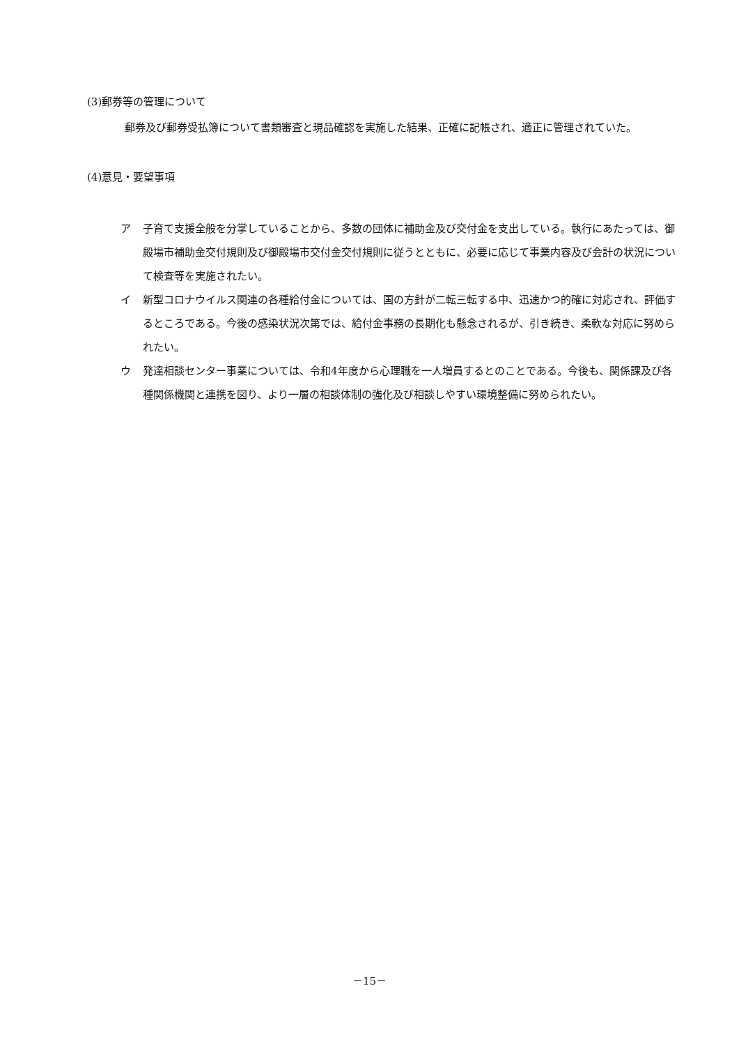(3)郵券等の管理について
郵券及び郵券受払簿について書類審査と現品確認を実施した結果、正確に記帳され、適正に管理されていた。
(4)意見・要望事項
ア 子育て支援全般を分掌していることから、多数の団体に補助金及び交付金を支出している。執行にあたっては、御殿場市補助金交付規則及び御殿場市交付金交付規則に従うとともに、必要に応じて事業内容及び会計の状況について検査等を実施されたい。
イ 新型コロナウイルス関連の各種給付金については、国の方針が二転三転する中、迅速かつ的確に対応され、評価するところである。今後の感染状況次第では、給付金事務の長期化も懸念されるが、引き続き、柔軟な対応に努められたい。
ウ 発達相談センター事業については、令和4年度から心理職を一人増員するとのことである。今後も、関係課及び各種関係機関と連携を図り、より一層の相談体制の強化及び相談しやすい環境整備に努められたい。
－15－